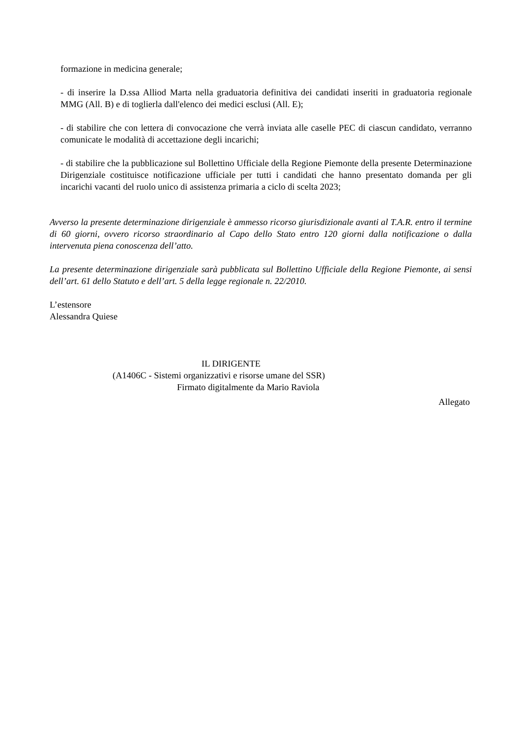formazione in medicina generale;
- di inserire la D.ssa Alliod Marta nella graduatoria definitiva dei candidati inseriti in graduatoria regionale MMG (All. B) e di toglierla dall'elenco dei medici esclusi (All. E);
- di stabilire che con lettera di convocazione che verrà inviata alle caselle PEC di ciascun candidato, verranno comunicate le modalità di accettazione degli incarichi;
- di stabilire che la pubblicazione sul Bollettino Ufficiale della Regione Piemonte della presente Determinazione Dirigenziale costituisce notificazione ufficiale per tutti i candidati che hanno presentato domanda per gli incarichi vacanti del ruolo unico di assistenza primaria a ciclo di scelta 2023;
Avverso la presente determinazione dirigenziale è ammesso ricorso giurisdizionale avanti al T.A.R. entro il termine di 60 giorni, ovvero ricorso straordinario al Capo dello Stato entro 120 giorni dalla notificazione o dalla intervenuta piena conoscenza dell’atto.
La presente determinazione dirigenziale sarà pubblicata sul Bollettino Ufficiale della Regione Piemonte, ai sensi dell’art. 61 dello Statuto e dell’art. 5 della legge regionale n. 22/2010.
L’estensore
Alessandra Quiese
IL DIRIGENTE
(A1406C - Sistemi organizzativi e risorse umane del SSR)
Firmato digitalmente da Mario Raviola
Allegato